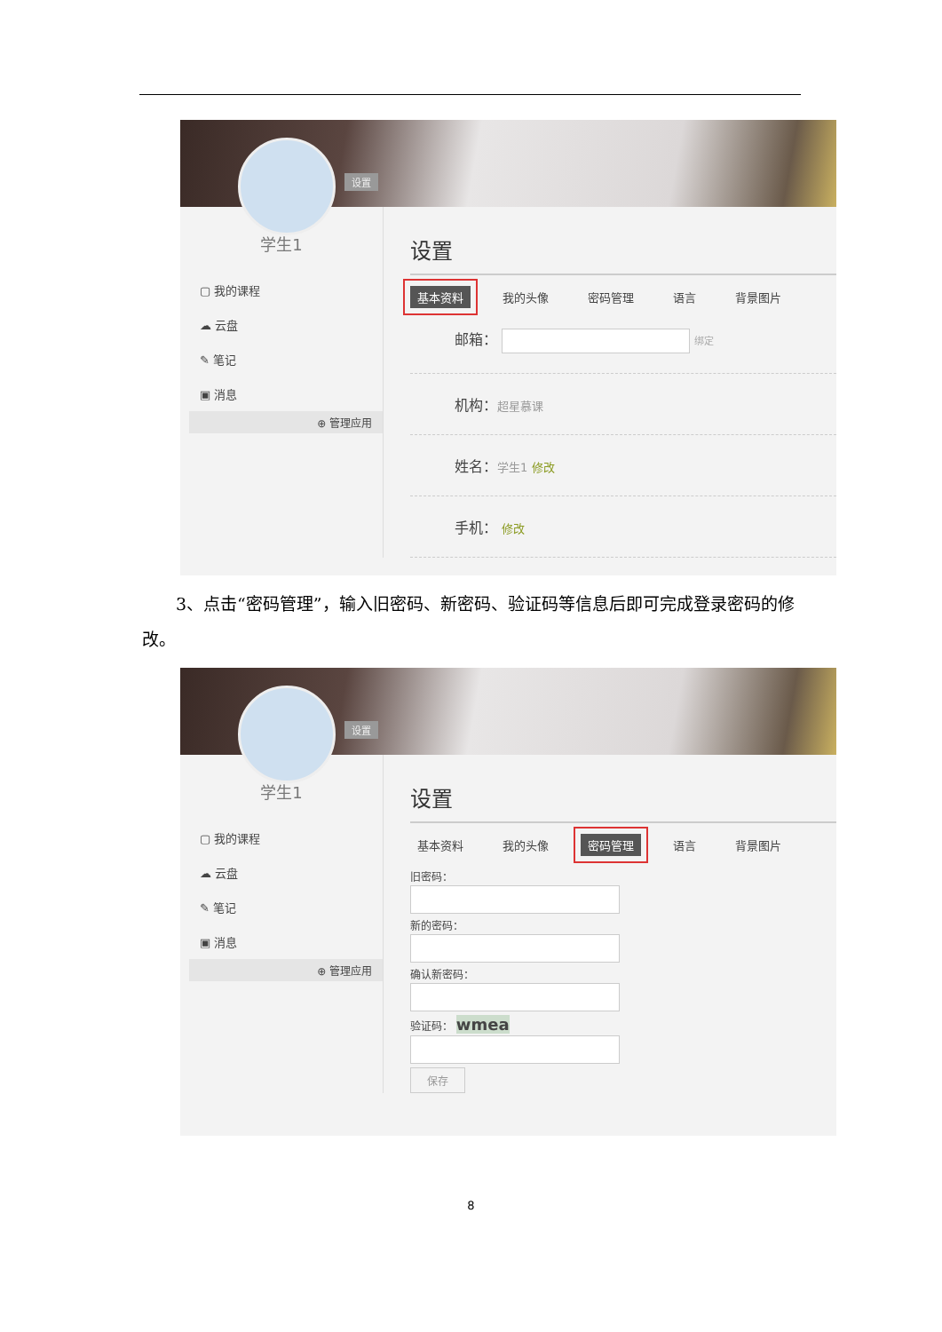设置
学生1
▢ 我的课程
☁ 云盘
✎ 笔记
▣ 消息
⊕ 管理应用
设置
基本资料 我的头像 密码管理 语言 背景图片
邮箱： 绑定
机构：超星慕课
姓名：学生1 修改
手机： 修改
3、点击“密码管理”，输入旧密码、新密码、验证码等信息后即可完成登录密码的修改。
设置
学生1
▢ 我的课程
☁ 云盘
✎ 笔记
▣ 消息
⊕ 管理应用
设置
基本资料 我的头像 密码管理 语言 背景图片
旧密码：新的密码：确认新密码：验证码： wmea 保存
8